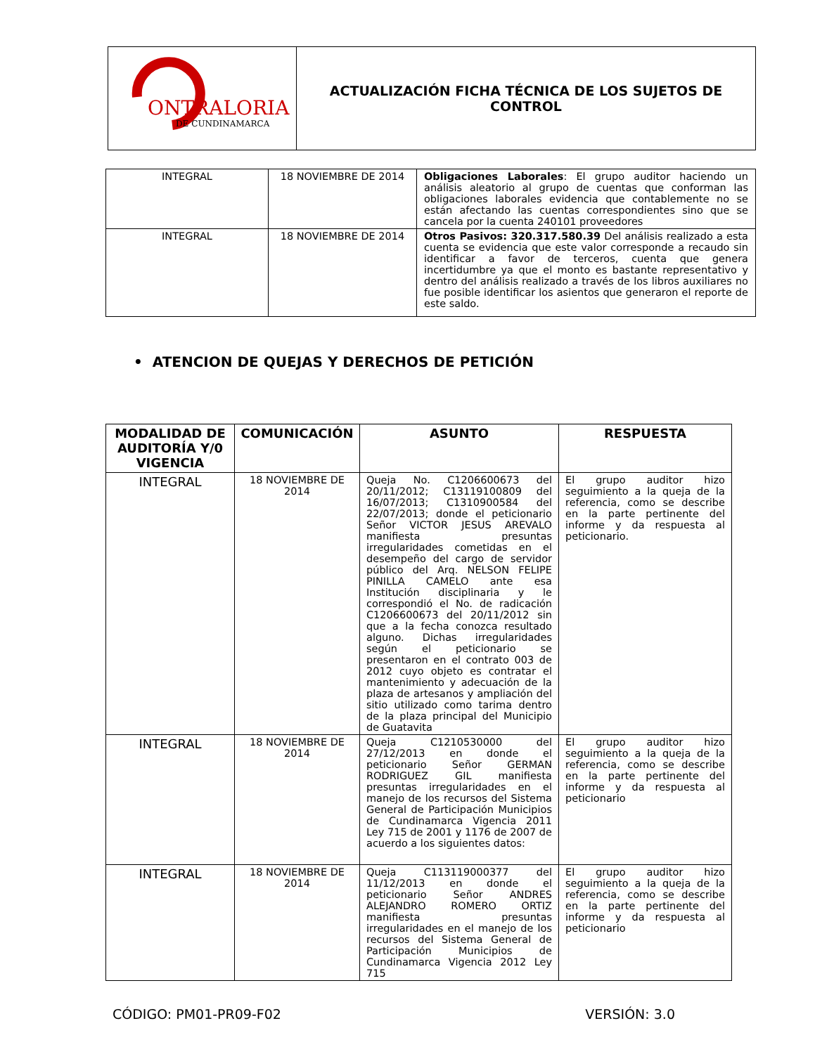| ONTRALORIA DE CUNDINAMARCA | ACTUALIZACIÓN FICHA TÉCNICA DE LOS SUJETOS DE CONTROL |
| INTEGRAL | 18 NOVIEMBRE DE 2014 | Obligaciones Laborales : El grupo auditor haciendo un análisis aleatorio al grupo de cuentas que conforman las obligaciones laborales evidencia que contablemente no se están afectando las cuentas correspondientes sino que se cancela por la cuenta 240101 proveedores |
| INTEGRAL | 18 NOVIEMBRE DE 2014 | Otros Pasivos: 320.317.580.39 Del análisis realizado a esta cuenta se evidencia que este valor corresponde a recaudo sin identificar a favor de terceros, cuenta que genera incertidumbre ya que el monto es bastante representativo y dentro del análisis realizado a través de los libros auxiliares no fue posible identificar los asientos que generaron el reporte de este saldo. |
• ATENCION DE QUEJAS Y DERECHOS DE PETICIÓN
| MODALIDAD DE AUDITORÍA Y/0 VIGENCIA | COMUNICACIÓN | ASUNTO | RESPUESTA |
| --- | --- | --- | --- |
| INTEGRAL | 18 NOVIEMBRE DE 2014 | Queja No. C1206600673 del 20/11/2012; C13119100809 del 16/07/2013; C1310900584 del 22/07/2013; donde el peticionario Señor VICTOR JESUS AREVALO manifiesta presuntas irregularidades cometidas en el desempeño del cargo de servidor público del Arq. NELSON FELIPE PINILLA CAMELO ante esa Institución disciplinaria y le correspondió el No. de radicación C1206600673 del 20/11/2012 sin que a la fecha conozca resultado alguno. Dichas irregularidades según el peticionario se presentaron en el contrato 003 de 2012 cuyo objeto es contratar el mantenimiento y adecuación de la plaza de artesanos y ampliación del sitio utilizado como tarima dentro de la plaza principal del Municipio de Guatavita | El grupo auditor hizo seguimiento a la queja de la referencia, como se describe en la parte pertinente del informe y da respuesta al peticionario. |
| INTEGRAL | 18 NOVIEMBRE DE 2014 | Queja C1210530000 del 27/12/2013 en donde el peticionario Señor GERMAN RODRIGUEZ GIL manifiesta presuntas irregularidades en el manejo de los recursos del Sistema General de Participación Municipios de Cundinamarca Vigencia 2011 Ley 715 de 2001 y 1176 de 2007 de acuerdo a los siguientes datos: | El grupo auditor hizo seguimiento a la queja de la referencia, como se describe en la parte pertinente del informe y da respuesta al peticionario |
| INTEGRAL | 18 NOVIEMBRE DE 2014 | Queja C113119000377 del 11/12/2013 en donde el peticionario Señor ANDRES ALEJANDRO ROMERO ORTIZ manifiesta presuntas irregularidades en el manejo de los recursos del Sistema General de Participación Municipios de Cundinamarca Vigencia 2012 Ley 715 | El grupo auditor hizo seguimiento a la queja de la referencia, como se describe en la parte pertinente del informe y da respuesta al peticionario |
CÓDIGO: PM01-PR09-F02 VERSIÓN: 3.0